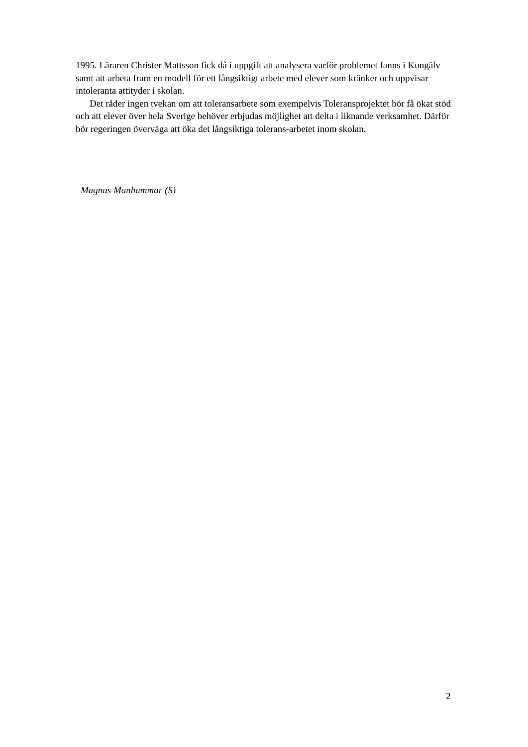1995. Läraren Christer Mattsson fick då i uppgift att analysera varför problemet fanns i Kungälv samt att arbeta fram en modell för ett långsiktigt arbete med elever som kränker och uppvisar intoleranta attityder i skolan.
Det råder ingen tvekan om att toleransarbete som exempelvis Toleransprojektet bör få ökat stöd och att elever över hela Sverige behöver erbjudas möjlighet att delta i liknande verksamhet. Därför bör regeringen överväga att öka det långsiktiga tolerans-arbetet inom skolan.
Magnus Manhammar (S)
2